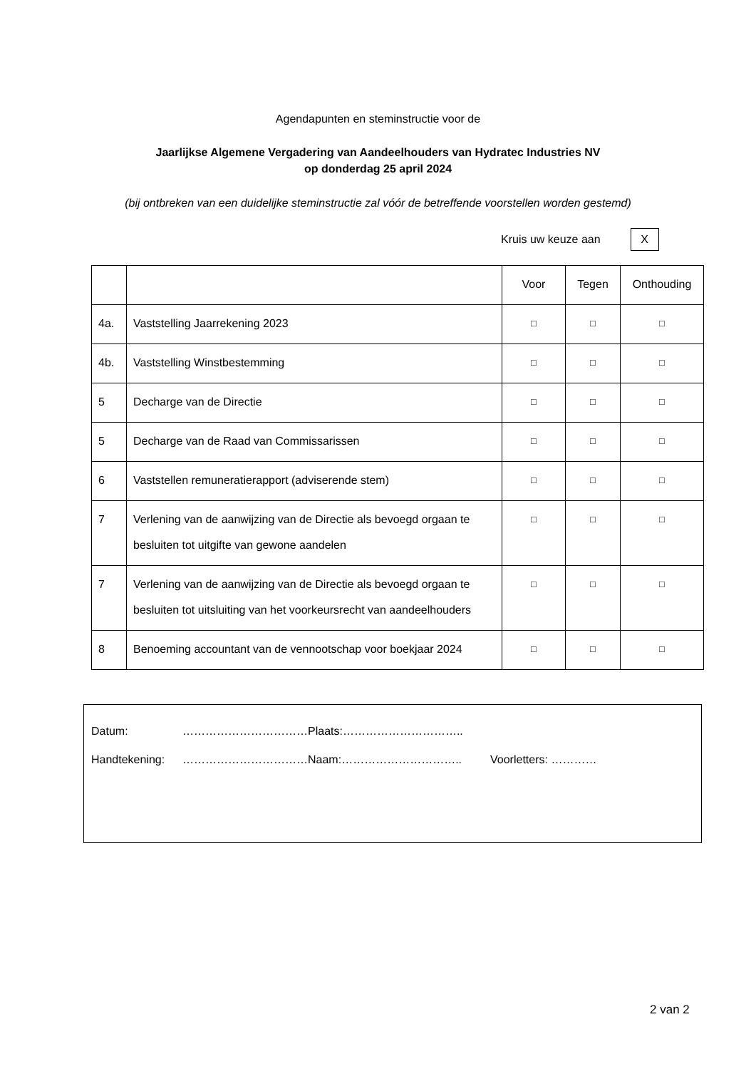Agendapunten en steminstructie voor de
Jaarlijkse Algemene Vergadering van Aandeelhouders van Hydratec Industries NV
op donderdag 25 april 2024
(bij ontbreken van een duidelijke steminstructie zal vóór de betreffende voorstellen worden gestemd)
Kruis uw keuze aan X
| | | Voor | Tegen | Onthouding |
| 4a. | Vaststelling Jaarrekening 2023 | □ | □ | □ |
| 4b. | Vaststelling Winstbestemming | □ | □ | □ |
| 5 | Decharge van de Directie | □ | □ | □ |
| 5 | Decharge van de Raad van Commissarissen | □ | □ | □ |
| 6 | Vaststellen remuneratierapport (adviserende stem) | □ | □ | □ |
| 7 | Verlening van de aanwijzing van de Directie als bevoegd orgaan te besluiten tot uitgifte van gewone aandelen | □ | □ | □ |
| 7 | Verlening van de aanwijzing van de Directie als bevoegd orgaan te besluiten tot uitsluiting van het voorkeursrecht van aandeelhouders | □ | □ | □ |
| 8 | Benoeming accountant van de vennootschap voor boekjaar 2024 | □ | □ | □ |
Datum: ……………………………Plaats:…………………………..
Handtekening: ……………………………Naam:………………………….. Voorletters: …………
2 van 2